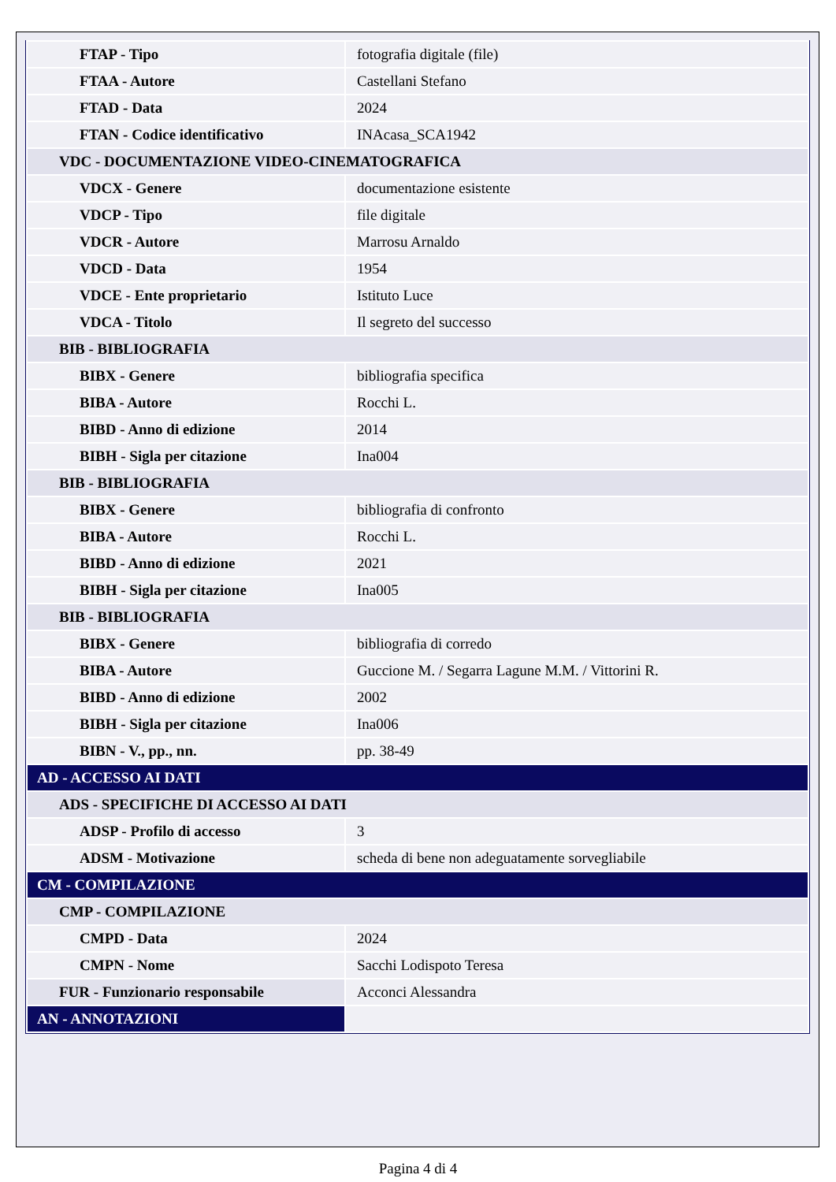| FTAP - Tipo | fotografia digitale (file) |
| FTAA - Autore | Castellani Stefano |
| FTAD - Data | 2024 |
| FTAN - Codice identificativo | INAcasa_SCA1942 |
| VDC - DOCUMENTAZIONE VIDEO-CINEMATOGRAFICA | |
| VDCX - Genere | documentazione esistente |
| VDCP - Tipo | file digitale |
| VDCR - Autore | Marrosu Arnaldo |
| VDCD - Data | 1954 |
| VDCE - Ente proprietario | Istituto Luce |
| VDCA - Titolo | Il segreto del successo |
| BIB - BIBLIOGRAFIA | |
| BIBX - Genere | bibliografia specifica |
| BIBA - Autore | Rocchi L. |
| BIBD - Anno di edizione | 2014 |
| BIBH - Sigla per citazione | Ina004 |
| BIB - BIBLIOGRAFIA | |
| BIBX - Genere | bibliografia di confronto |
| BIBA - Autore | Rocchi L. |
| BIBD - Anno di edizione | 2021 |
| BIBH - Sigla per citazione | Ina005 |
| BIB - BIBLIOGRAFIA | |
| BIBX - Genere | bibliografia di corredo |
| BIBA - Autore | Guccione M. / Segarra Lagune M.M. / Vittorini R. |
| BIBD - Anno di edizione | 2002 |
| BIBH - Sigla per citazione | Ina006 |
| BIBN - V., pp., nn. | pp. 38-49 |
| AD - ACCESSO AI DATI | |
| ADS - SPECIFICHE DI ACCESSO AI DATI | |
| ADSP - Profilo di accesso | 3 |
| ADSM - Motivazione | scheda di bene non adeguatamente sorvegliabile |
| CM - COMPILAZIONE | |
| CMP - COMPILAZIONE | |
| CMPD - Data | 2024 |
| CMPN - Nome | Sacchi Lodispoto Teresa |
| FUR - Funzionario responsabile | Acconci Alessandra |
| AN - ANNOTAZIONI | |
Pagina 4 di 4